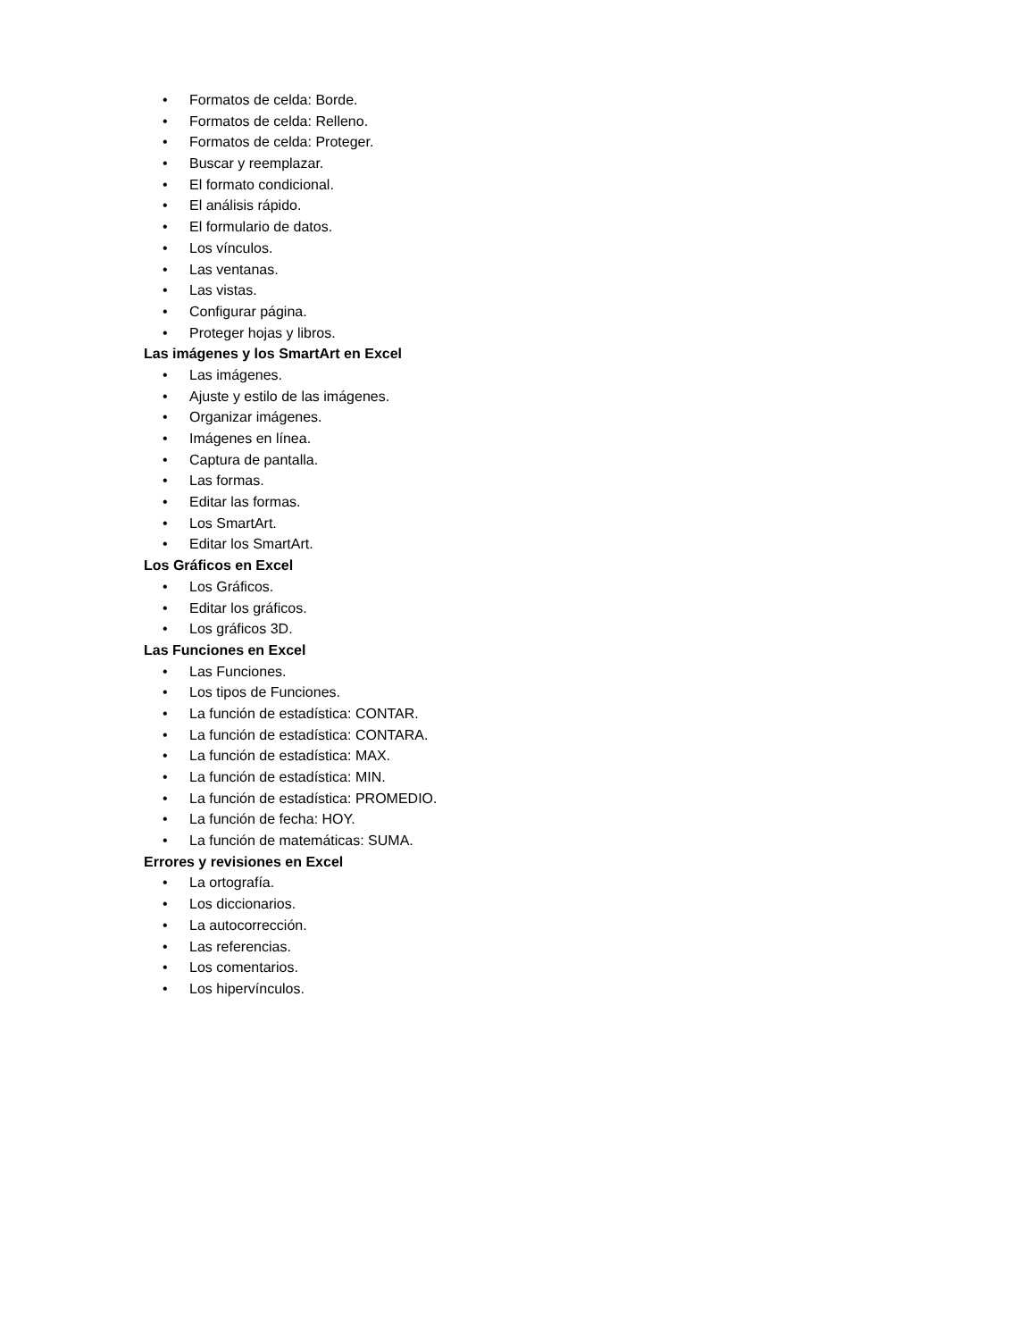• Formatos de celda: Borde.
• Formatos de celda: Relleno.
• Formatos de celda: Proteger.
• Buscar y reemplazar.
• El formato condicional.
• El análisis rápido.
• El formulario de datos.
• Los vínculos.
• Las ventanas.
• Las vistas.
• Configurar página.
• Proteger hojas y libros.
Las imágenes y los SmartArt en Excel
• Las imágenes.
• Ajuste y estilo de las imágenes.
• Organizar imágenes.
• Imágenes en línea.
• Captura de pantalla.
• Las formas.
• Editar las formas.
• Los SmartArt.
• Editar los SmartArt.
Los Gráficos en Excel
• Los Gráficos.
• Editar los gráficos.
• Los gráficos 3D.
Las Funciones en Excel
• Las Funciones.
• Los tipos de Funciones.
• La función de estadística: CONTAR.
• La función de estadística: CONTARA.
• La función de estadística: MAX.
• La función de estadística: MIN.
• La función de estadística: PROMEDIO.
• La función de fecha: HOY.
• La función de matemáticas: SUMA.
Errores y revisiones en Excel
• La ortografía.
• Los diccionarios.
• La autocorrección.
• Las referencias.
• Los comentarios.
• Los hipervínculos.